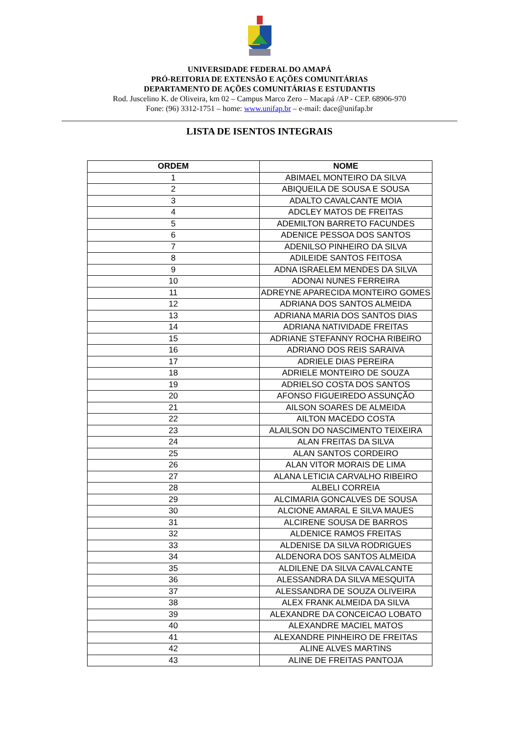UNIVERSIDADE FEDERAL DO AMAPÁ
PRÓ-REITORIA DE EXTENSÃO E AÇÕES COMUNITÁRIAS
DEPARTAMENTO DE AÇÕES COMUNITÁRIAS E ESTUDANTIS
Rod. Juscelino K. de Oliveira, km 02 – Campus Marco Zero – Macapá /AP - CEP. 68906-970
Fone: (96) 3312-1751 – home: www.unifap.br – e-mail: dace@unifap.br
LISTA DE ISENTOS INTEGRAIS
| ORDEM | NOME |
| --- | --- |
| 1 | ABIMAEL MONTEIRO DA SILVA |
| 2 | ABIQUEILA DE SOUSA E SOUSA |
| 3 | ADALTO CAVALCANTE MOIA |
| 4 | ADCLEY MATOS DE FREITAS |
| 5 | ADEMILTON BARRETO FACUNDES |
| 6 | ADENICE PESSOA DOS SANTOS |
| 7 | ADENILSO PINHEIRO DA SILVA |
| 8 | ADILEIDE SANTOS FEITOSA |
| 9 | ADNA ISRAELEM MENDES DA SILVA |
| 10 | ADONAI NUNES FERREIRA |
| 11 | ADREYNE APARECIDA MONTEIRO GOMES |
| 12 | ADRIANA DOS SANTOS ALMEIDA |
| 13 | ADRIANA MARIA DOS SANTOS DIAS |
| 14 | ADRIANA NATIVIDADE FREITAS |
| 15 | ADRIANE STEFANNY ROCHA RIBEIRO |
| 16 | ADRIANO DOS REIS SARAIVA |
| 17 | ADRIELE DIAS PEREIRA |
| 18 | ADRIELE MONTEIRO DE SOUZA |
| 19 | ADRIELSO COSTA DOS SANTOS |
| 20 | AFONSO FIGUEIREDO ASSUNÇÃO |
| 21 | AILSON SOARES DE ALMEIDA |
| 22 | AILTON MACEDO COSTA |
| 23 | ALAILSON DO NASCIMENTO TEIXEIRA |
| 24 | ALAN FREITAS DA SILVA |
| 25 | ALAN SANTOS CORDEIRO |
| 26 | ALAN VITOR MORAIS DE LIMA |
| 27 | ALANA LETICIA CARVALHO RIBEIRO |
| 28 | ALBELI CORREIA |
| 29 | ALCIMARIA GONCALVES DE SOUSA |
| 30 | ALCIONE AMARAL E SILVA MAUES |
| 31 | ALCIRENE SOUSA DE BARROS |
| 32 | ALDENICE RAMOS FREITAS |
| 33 | ALDENISE DA SILVA RODRIGUES |
| 34 | ALDENORA DOS SANTOS ALMEIDA |
| 35 | ALDILENE DA SILVA CAVALCANTE |
| 36 | ALESSANDRA DA SILVA MESQUITA |
| 37 | ALESSANDRA DE SOUZA OLIVEIRA |
| 38 | ALEX FRANK ALMEIDA DA SILVA |
| 39 | ALEXANDRE DA CONCEICAO LOBATO |
| 40 | ALEXANDRE MACIEL MATOS |
| 41 | ALEXANDRE PINHEIRO DE FREITAS |
| 42 | ALINE ALVES MARTINS |
| 43 | ALINE DE FREITAS PANTOJA |